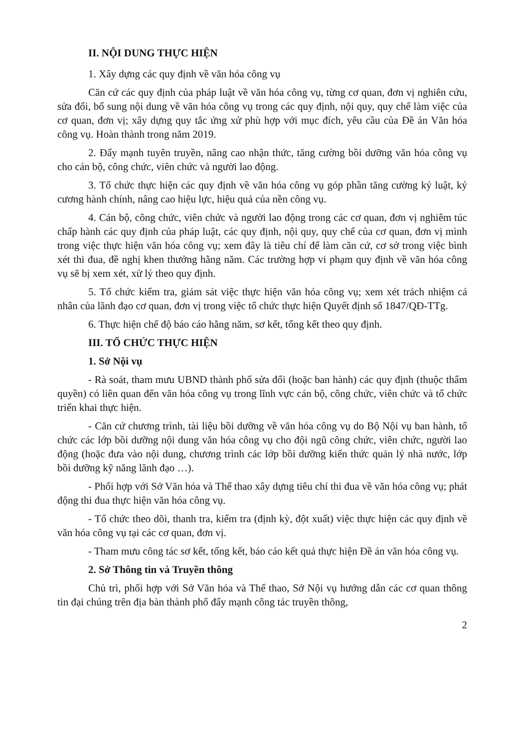II. NỘI DUNG THỰC HIỆN
1. Xây dựng các quy định về văn hóa công vụ
Căn cứ các quy định của pháp luật về văn hóa công vụ, từng cơ quan, đơn vị nghiên cứu, sửa đổi, bổ sung nội dung về văn hóa công vụ trong các quy định, nội quy, quy chế làm việc của cơ quan, đơn vị; xây dựng quy tắc ứng xử phù hợp với mục đích, yêu cầu của Đề án Văn hóa công vụ. Hoàn thành trong năm 2019.
2. Đẩy mạnh tuyên truyền, nâng cao nhận thức, tăng cường bồi dưỡng văn hóa công vụ cho cán bộ, công chức, viên chức và người lao động.
3. Tổ chức thực hiện các quy định về văn hóa công vụ góp phần tăng cường kỷ luật, kỷ cương hành chính, nâng cao hiệu lực, hiệu quả của nền công vụ.
4. Cán bộ, công chức, viên chức và người lao động trong các cơ quan, đơn vị nghiêm túc chấp hành các quy định của pháp luật, các quy định, nội quy, quy chế của cơ quan, đơn vị mình trong việc thực hiện văn hóa công vụ; xem đây là tiêu chí để làm căn cứ, cơ sở trong việc bình xét thi đua, đề nghị khen thưởng hằng năm. Các trường hợp vi phạm quy định về văn hóa công vụ sẽ bị xem xét, xử lý theo quy định.
5. Tổ chức kiểm tra, giám sát việc thực hiện văn hóa công vụ; xem xét trách nhiệm cá nhân của lãnh đạo cơ quan, đơn vị trong việc tổ chức thực hiện Quyết định số 1847/QĐ-TTg.
6. Thực hiện chế độ báo cáo hằng năm, sơ kết, tổng kết theo quy định.
III. TỔ CHỨC THỰC HIỆN
1. Sở Nội vụ
- Rà soát, tham mưu UBND thành phố sửa đổi (hoặc ban hành) các quy định (thuộc thẩm quyền) có liên quan đến văn hóa công vụ trong lĩnh vực cán bộ, công chức, viên chức và tổ chức triển khai thực hiện.
- Căn cứ chương trình, tài liệu bồi dưỡng về văn hóa công vụ do Bộ Nội vụ ban hành, tổ chức các lớp bồi dưỡng nội dung văn hóa công vụ cho đội ngũ công chức, viên chức, người lao động (hoặc đưa vào nội dung, chương trình các lớp bồi dưỡng kiến thức quản lý nhà nước, lớp bồi dưỡng kỹ năng lãnh đạo …).
- Phối hợp với Sở Văn hóa và Thể thao xây dựng tiêu chí thi đua về văn hóa công vụ; phát động thi đua thực hiện văn hóa công vụ.
- Tổ chức theo dõi, thanh tra, kiểm tra (định kỳ, đột xuất) việc thực hiện các quy định về văn hóa công vụ tại các cơ quan, đơn vị.
- Tham mưu công tác sơ kết, tổng kết, báo cáo kết quả thực hiện Đề án văn hóa công vụ.
2. Sở Thông tin và Truyền thông
Chủ trì, phối hợp với Sở Văn hóa và Thể thao, Sở Nội vụ hướng dẫn các cơ quan thông tin đại chúng trên địa bàn thành phố đẩy mạnh công tác truyền thông,
2